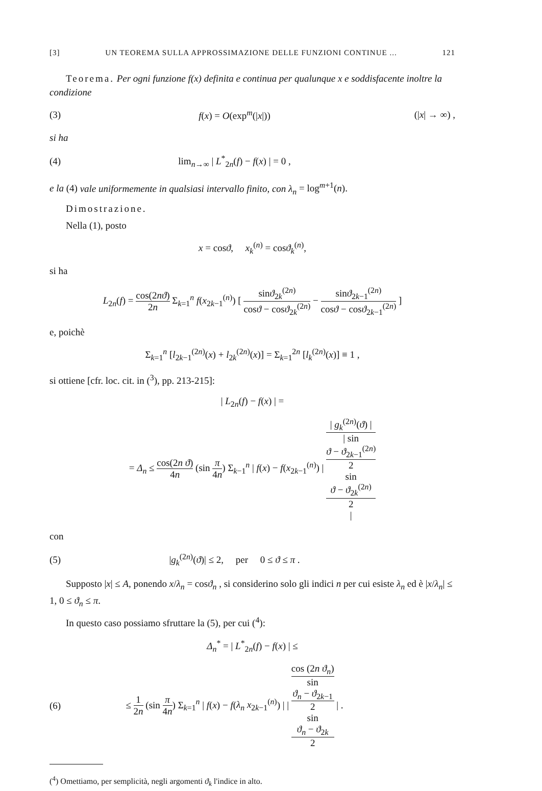[3] UN TEOREMA SULLA APPROSSIMAZIONE DELLE FUNZIONI CONTINUE ... 121
Teorema. Per ogni funzione f(x) definita e continua per qualunque x e soddisfacente inoltre la condizione
(3) f(x) = O(exp<sup>m</sup>(|x|)) (|x| → ∞) ,
si ha
(4) lim<sub>n→∞</sub> | L<sup>*</sup><sub>2n</sub>(f) − f(x) | = 0 ,
e la (4) vale uniformemente in qualsiasi intervallo finito, con λ<sub>n</sub> = log<sup>m+1</sup>(n).
Dimostrazione.
Nella (1), posto
x = cosϑ, x<sub>k</sub><sup>(n)</sup> = cosϑ<sub>k</sub><sup>(n)</sup>,
si ha
L<sub>2n</sub>(f) = cos(2nϑ) 2n Σ<sub>k=1</sub><sup>n</sup> f(x<sub>2k−1</sub><sup>(n)</sup>) [ sinϑ<sub>2k</sub><sup>(2n)</sup> cosϑ − cosϑ<sub>2k</sub><sup>(2n)</sup> − sinϑ<sub>2k−1</sub><sup>(2n)</sup> cosϑ − cosϑ<sub>2k−1</sub><sup>(2n)</sup> ]
e, poichè
Σ<sub>k=1</sub><sup>n</sup> [l<sub>2k−1</sub><sup>(2n)</sup>(x) + l<sub>2k</sub><sup>(2n)</sup>(x)] = Σ<sub>k=1</sub><sup>2n</sup> [l<sub>k</sub><sup>(2n)</sup>(x)] ≡ 1 ,
si ottiene [cfr. loc. cit. in (<sup>3</sup>), pp. 213-215]:
| L<sub>2n</sub>(f) − f(x) | =
= Δ<sub>n</sub> ≤ cos(2n ϑ) 4n (sin π 4n) Σ<sub>k−1</sub><sup>n</sup> | f(x) − f(x<sub>2k−1</sub><sup>(n)</sup>) | | g<sub>k</sub><sup>(2n)</sup>(ϑ) | | sin
ϑ − ϑ<sub>2k−1</sub><sup>(2n)</sup>
2
sin
ϑ − ϑ<sub>2k</sub><sup>(2n)</sup>
2
|
con
(5) |g<sub>k</sub><sup>(2n)</sup>(ϑ)| ≤ 2, per 0 ≤ ϑ ≤ π .
Supposto |x| ≤ A, ponendo x/λ<sub>n</sub> = cosϑ<sub>n</sub> , si considerino solo gli indici n per cui esiste λ<sub>n</sub> ed è |x/λ<sub>n</sub>| ≤ 1, 0 ≤ ϑ<sub>n</sub> ≤ π.
In questo caso possiamo sfruttare la (5), per cui (<sup>4</sup>):
Δ<sub>n</sub><sup>*</sup> = | L<sup>*</sup><sub>2n</sub>(f) − f(x) | ≤
(6) ≤ 1 2n (sin π 4n) Σ<sub>k=1</sub><sup>n</sup> | f(x) − f(λ<sub>n</sub> x<sub>2k−1</sub><sup>(n)</sup>) | | cos (2n ϑ<sub>n</sub>) sin
ϑ<sub>n</sub> − ϑ<sub>2k−1</sub>
2
sin
ϑ<sub>n</sub> − ϑ<sub>2k</sub>
2 | .
(<sup>4</sup>) Omettiamo, per semplicità, negli argomenti ϑ<sub>k</sub> l'indice in alto.